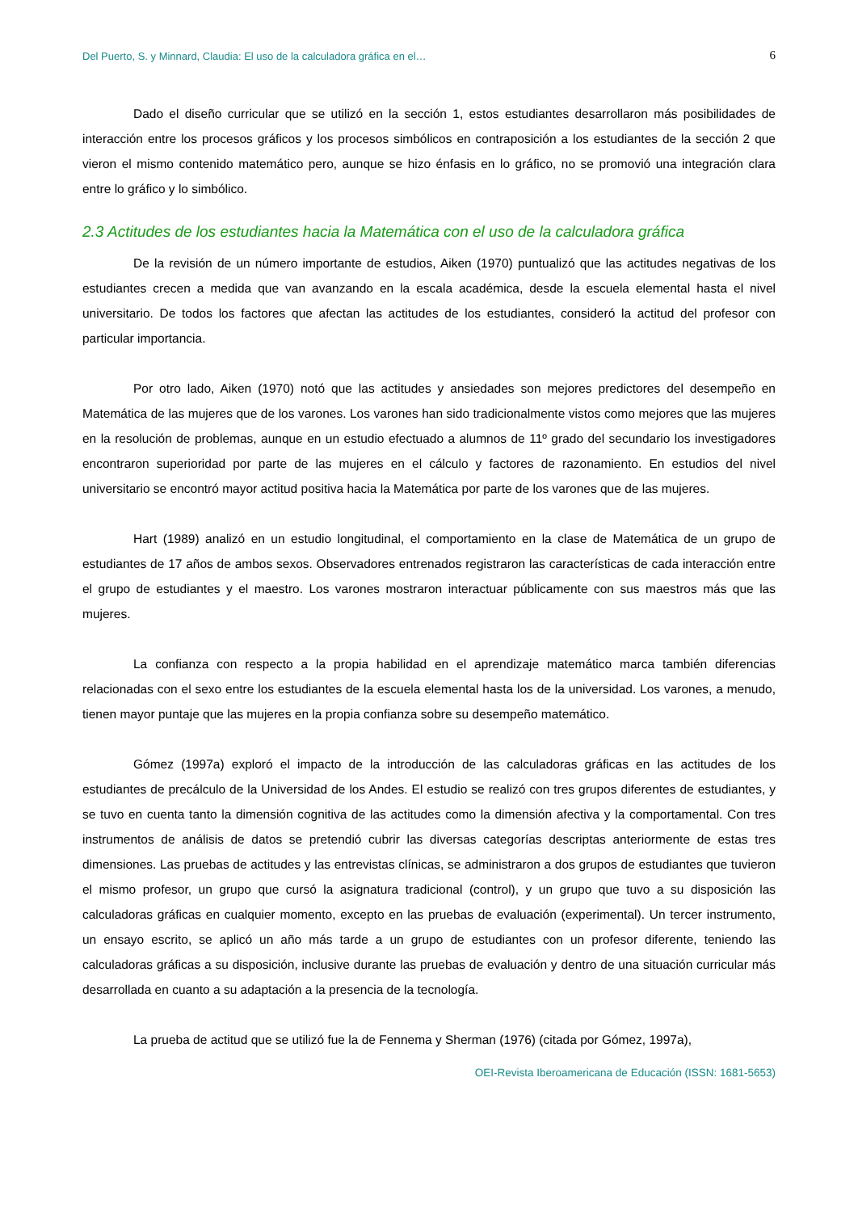Del Puerto, S. y Minnard, Claudia: El uso de la calculadora gráfica en el… 6
Dado el diseño curricular que se utilizó en la sección 1, estos estudiantes desarrollaron más posibilidades de interacción entre los procesos gráficos y los procesos simbólicos en contraposición a los estudiantes de la sección 2 que vieron el mismo contenido matemático pero, aunque se hizo énfasis en lo gráfico, no se promovió una integración clara entre lo gráfico y lo simbólico.
2.3 Actitudes de los estudiantes hacia la Matemática con el uso de la calculadora gráfica
De la revisión de un número importante de estudios, Aiken (1970) puntualizó que las actitudes negativas de los estudiantes crecen a medida que van avanzando en la escala académica, desde la escuela elemental hasta el nivel universitario. De todos los factores que afectan las actitudes de los estudiantes, consideró la actitud del profesor con particular importancia.
Por otro lado, Aiken (1970) notó que las actitudes y ansiedades son mejores predictores del desempeño en Matemática de las mujeres que de los varones. Los varones han sido tradicionalmente vistos como mejores que las mujeres en la resolución de problemas, aunque en un estudio efectuado a alumnos de 11º grado del secundario los investigadores encontraron superioridad por parte de las mujeres en el cálculo y factores de razonamiento. En estudios del nivel universitario se encontró mayor actitud positiva hacia la Matemática por parte de los varones que de las mujeres.
Hart (1989) analizó en un estudio longitudinal, el comportamiento en la clase de Matemática de un grupo de estudiantes de 17 años de ambos sexos. Observadores entrenados registraron las características de cada interacción entre el grupo de estudiantes y el maestro. Los varones mostraron interactuar públicamente con sus maestros más que las mujeres.
La confianza con respecto a la propia habilidad en el aprendizaje matemático marca también diferencias relacionadas con el sexo entre los estudiantes de la escuela elemental hasta los de la universidad. Los varones, a menudo, tienen mayor puntaje que las mujeres en la propia confianza sobre su desempeño matemático.
Gómez (1997a) exploró el impacto de la introducción de las calculadoras gráficas en las actitudes de los estudiantes de precálculo de la Universidad de los Andes. El estudio se realizó con tres grupos diferentes de estudiantes, y se tuvo en cuenta tanto la dimensión cognitiva de las actitudes como la dimensión afectiva y la comportamental. Con tres instrumentos de análisis de datos se pretendió cubrir las diversas categorías descriptas anteriormente de estas tres dimensiones. Las pruebas de actitudes y las entrevistas clínicas, se administraron a dos grupos de estudiantes que tuvieron el mismo profesor, un grupo que cursó la asignatura tradicional (control), y un grupo que tuvo a su disposición las calculadoras gráficas en cualquier momento, excepto en las pruebas de evaluación (experimental). Un tercer instrumento, un ensayo escrito, se aplicó un año más tarde a un grupo de estudiantes con un profesor diferente, teniendo las calculadoras gráficas a su disposición, inclusive durante las pruebas de evaluación y dentro de una situación curricular más desarrollada en cuanto a su adaptación a la presencia de la tecnología.
La prueba de actitud que se utilizó fue la de Fennema y Sherman (1976) (citada por Gómez, 1997a),
OEI-Revista Iberoamericana de Educación (ISSN: 1681-5653)